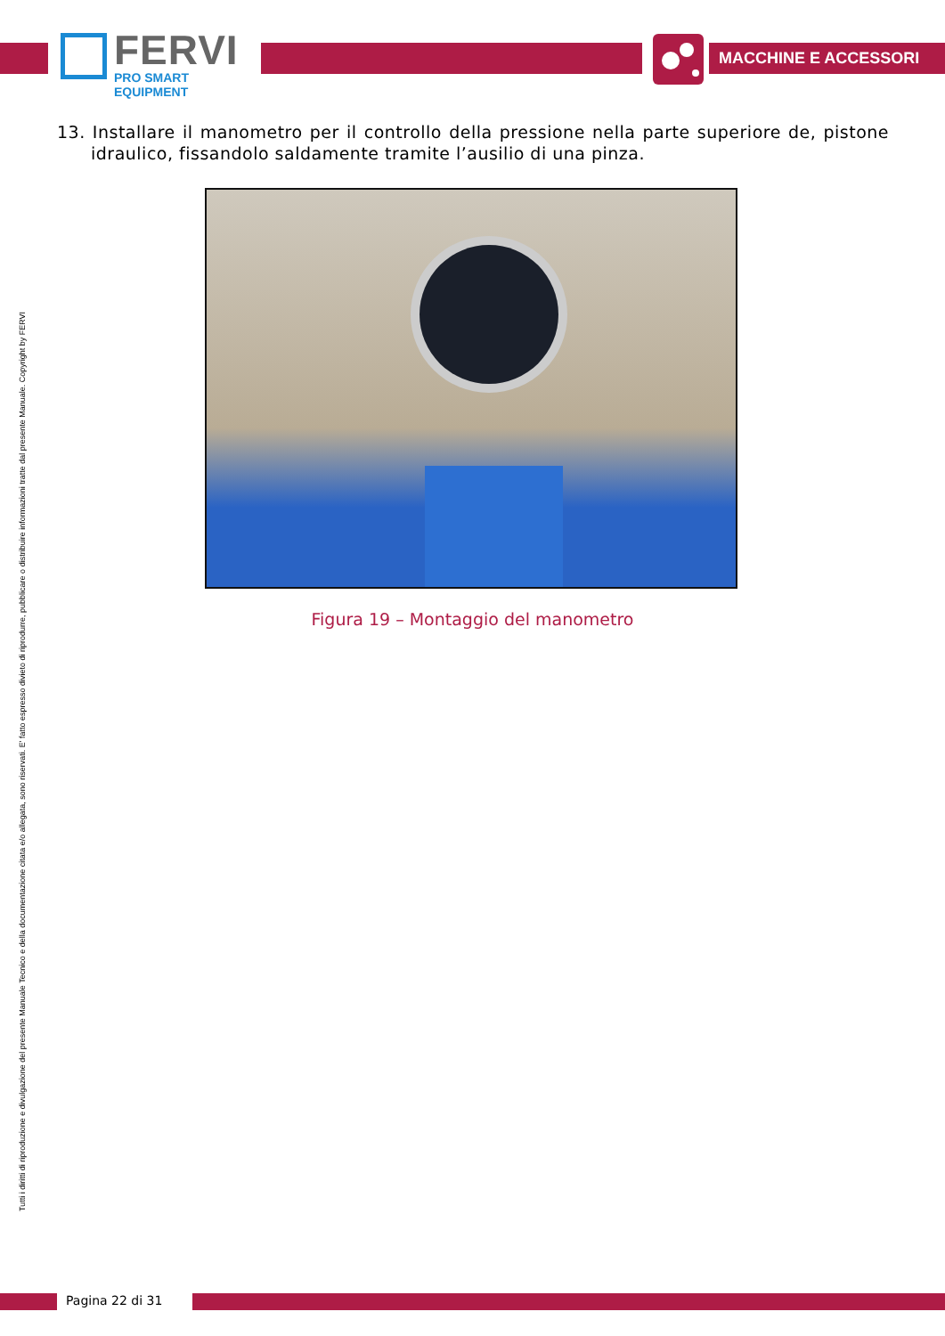FERVI
PRO SMART EQUIPMENT
MACCHINE E ACCESSORI
13. Installare il manometro per il controllo della pressione nella parte superiore de, pistone idraulico, fissandolo saldamente tramite l’ausilio di una pinza.
Figura 19 – Montaggio del manometro
Tutti i diritti di riproduzione e divulgazione del presente Manuale Tecnico e della documentazione citata e/o allegata, sono riservati. E' fatto espresso divieto di riprodurre, pubblicare o distribuire informazioni tratte dal presente Manuale. Copyright by FERVI
Pagina 22 di 31